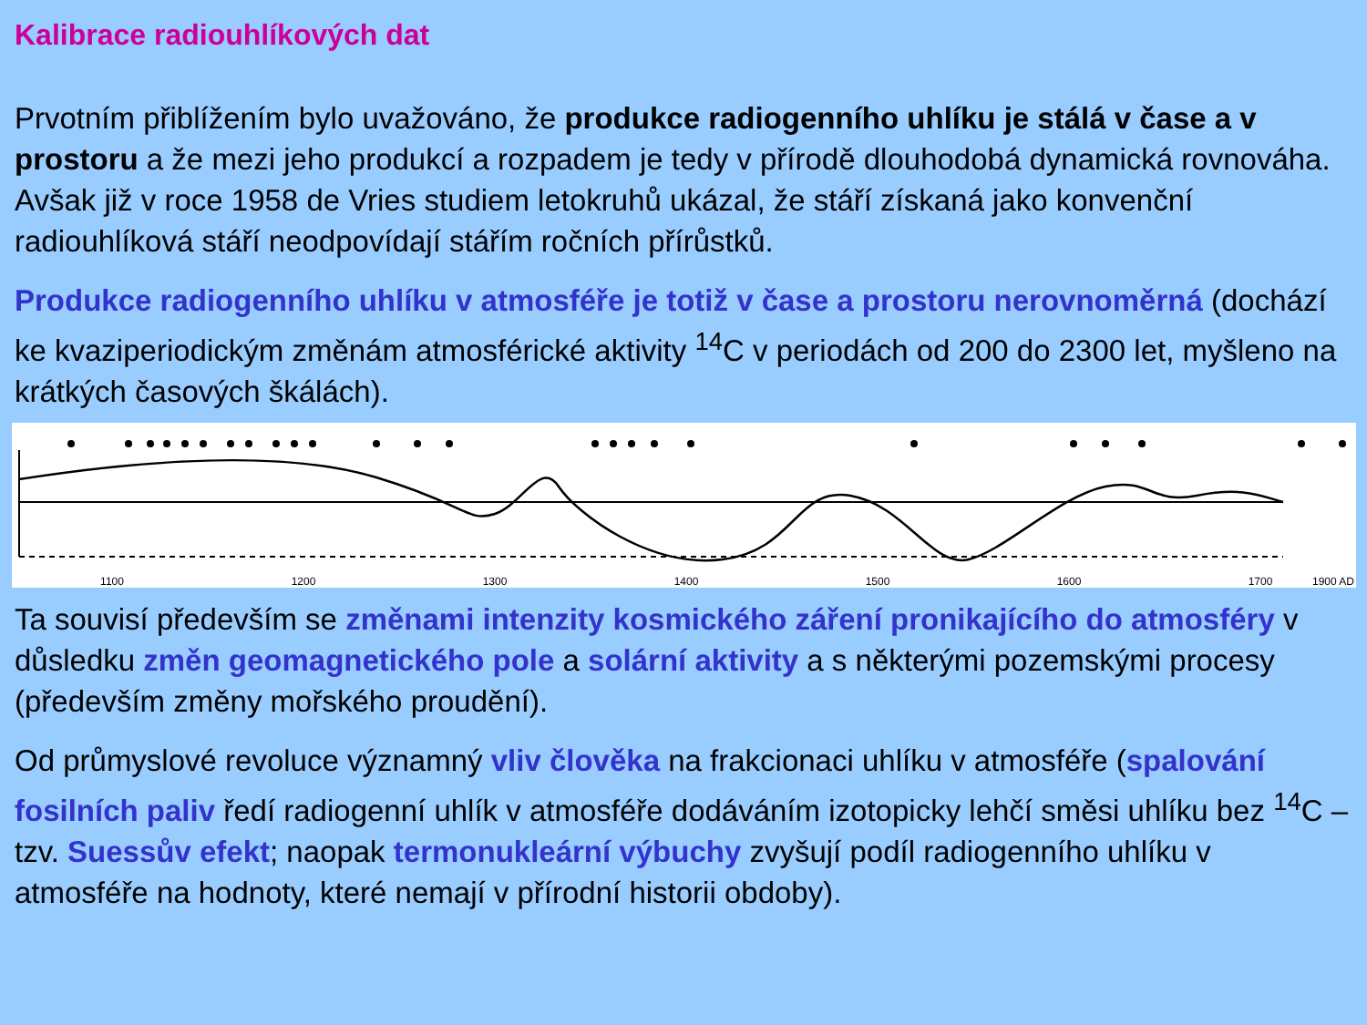Kalibrace radiouhlíkových dat
Prvotním přiblížením bylo uvažováno, že produkce radiogenního uhlíku je stálá v čase a v prostoru a že mezi jeho produkcí a rozpadem je tedy v přírodě dlouhodobá dynamická rovnováha. Avšak již v roce 1958 de Vries studiem letokruhů ukázal, že stáří získaná jako konvenční radiouhlíková stáří neodpovídají stářím ročních přírůstků.
Produkce radiogenního uhlíku v atmosféře je totiž v čase a prostoru nerovnoměrná (dochází ke kvaziperiodickým změnám atmosférické aktivity <sup>14</sup>C v periodách od 200 do 2300 let, myšleno na krátkých časových škálách).
1100
1200
1300
1400
1500
1600
1700
1900 AD
Ta souvisí především se změnami intenzity kosmického záření pronikajícího do atmosféry v důsledku změn geomagnetického pole a solární aktivity a s některými pozemskými procesy (především změny mořského proudění).
Od průmyslové revoluce významný vliv člověka na frakcionaci uhlíku v atmosféře (spalování fosilních paliv ředí radiogenní uhlík v atmosféře dodáváním izotopicky lehčí směsi uhlíku bez <sup>14</sup>C – tzv. Suessův efekt; naopak termonukleární výbuchy zvyšují podíl radiogenního uhlíku v atmosféře na hodnoty, které nemají v přírodní historii obdoby).